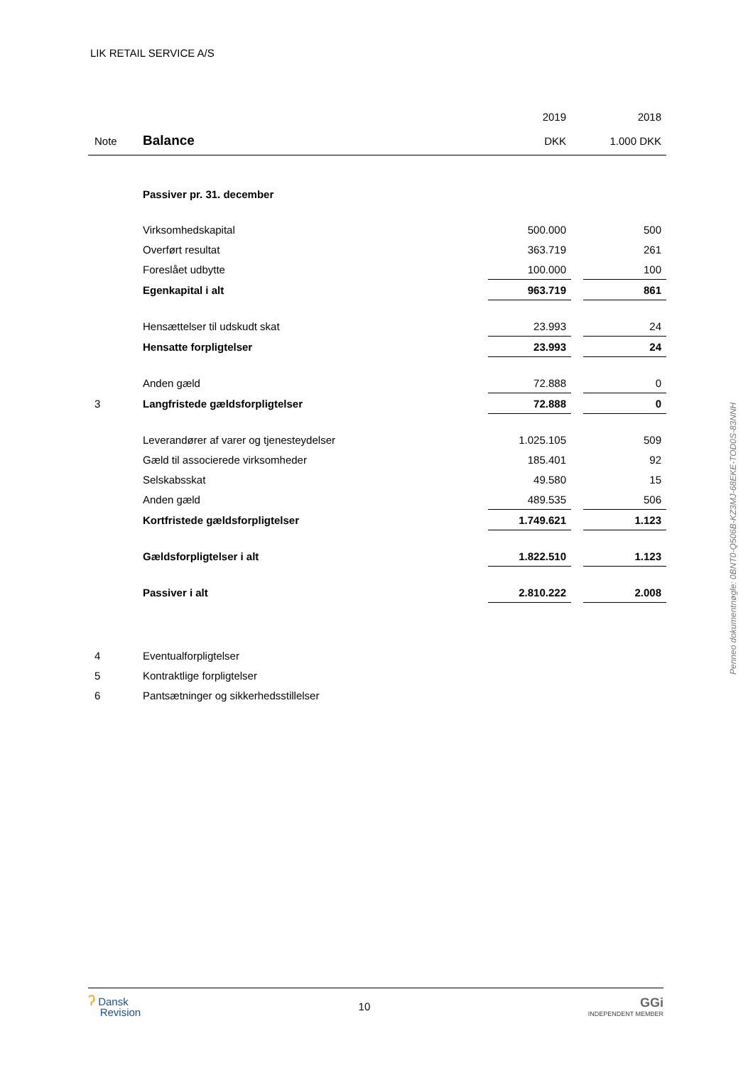LIK RETAIL SERVICE A/S
| | | 2019 | | 2018 |
| Note | Balance | DKK | | 1.000 DKK |
| | Passiver pr. 31. december | | | |
| | Virksomhedskapital | 500.000 | | 500 |
| | Overført resultat | 363.719 | | 261 |
| | Foreslået udbytte | 100.000 | | 100 |
| | Egenkapital i alt | 963.719 | | 861 |
| | Hensættelser til udskudt skat | 23.993 | | 24 |
| | Hensatte forpligtelser | 23.993 | | 24 |
| | Anden gæld | 72.888 | | 0 |
| 3 | Langfristede gældsforpligtelser | 72.888 | | 0 |
| | Leverandører af varer og tjenesteydelser | 1.025.105 | | 509 |
| | Gæld til associerede virksomheder | 185.401 | | 92 |
| | Selskabsskat | 49.580 | | 15 |
| | Anden gæld | 489.535 | | 506 |
| | Kortfristede gældsforpligtelser | 1.749.621 | | 1.123 |
| | Gældsforpligtelser i alt | 1.822.510 | | 1.123 |
| | Passiver i alt | 2.810.222 | | 2.008 |
| 4 | Eventualforpligtelser | | | |
| 5 | Kontraktlige forpligtelser | | | |
| 6 | Pantsætninger og sikkerhedsstillelser | | | |
Penneo dokumentnøgle: 0BNT0-Q506B-KZ3MJ-68EKE-TOD0S-83NNH
ʔ Dansk
Revision
10
GGi
INDEPENDENT MEMBER